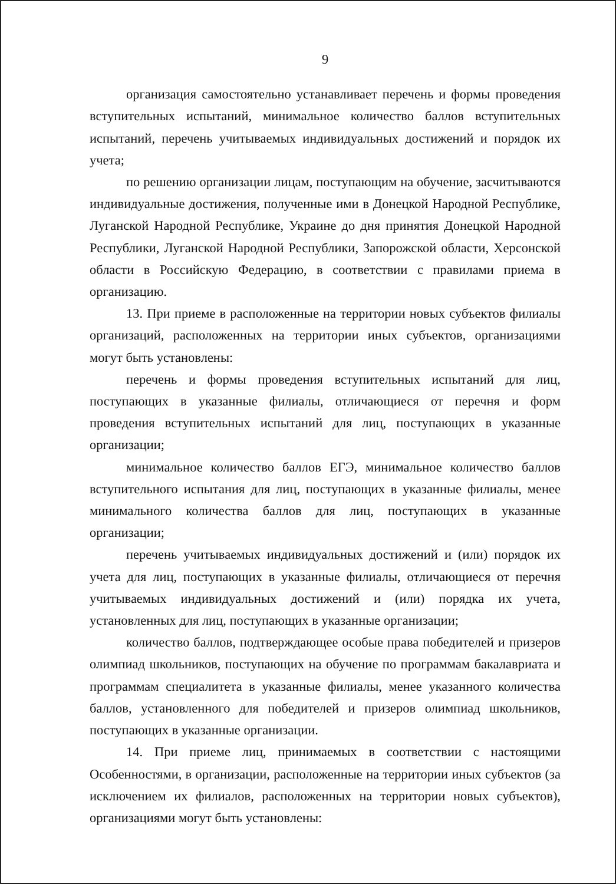9
организация самостоятельно устанавливает перечень и формы проведения вступительных испытаний, минимальное количество баллов вступительных испытаний, перечень учитываемых индивидуальных достижений и порядок их учета;
по решению организации лицам, поступающим на обучение, засчитываются индивидуальные достижения, полученные ими в Донецкой Народной Республике, Луганской Народной Республике, Украине до дня принятия Донецкой Народной Республики, Луганской Народной Республики, Запорожской области, Херсонской области в Российскую Федерацию, в соответствии с правилами приема в организацию.
13. При приеме в расположенные на территории новых субъектов филиалы организаций, расположенных на территории иных субъектов, организациями могут быть установлены:
перечень и формы проведения вступительных испытаний для лиц, поступающих в указанные филиалы, отличающиеся от перечня и форм проведения вступительных испытаний для лиц, поступающих в указанные организации;
минимальное количество баллов ЕГЭ, минимальное количество баллов вступительного испытания для лиц, поступающих в указанные филиалы, менее минимального количества баллов для лиц, поступающих в указанные организации;
перечень учитываемых индивидуальных достижений и (или) порядок их учета для лиц, поступающих в указанные филиалы, отличающиеся от перечня учитываемых индивидуальных достижений и (или) порядка их учета, установленных для лиц, поступающих в указанные организации;
количество баллов, подтверждающее особые права победителей и призеров олимпиад школьников, поступающих на обучение по программам бакалавриата и программам специалитета в указанные филиалы, менее указанного количества баллов, установленного для победителей и призеров олимпиад школьников, поступающих в указанные организации.
14. При приеме лиц, принимаемых в соответствии с настоящими Особенностями, в организации, расположенные на территории иных субъектов (за исключением их филиалов, расположенных на территории новых субъектов), организациями могут быть установлены: